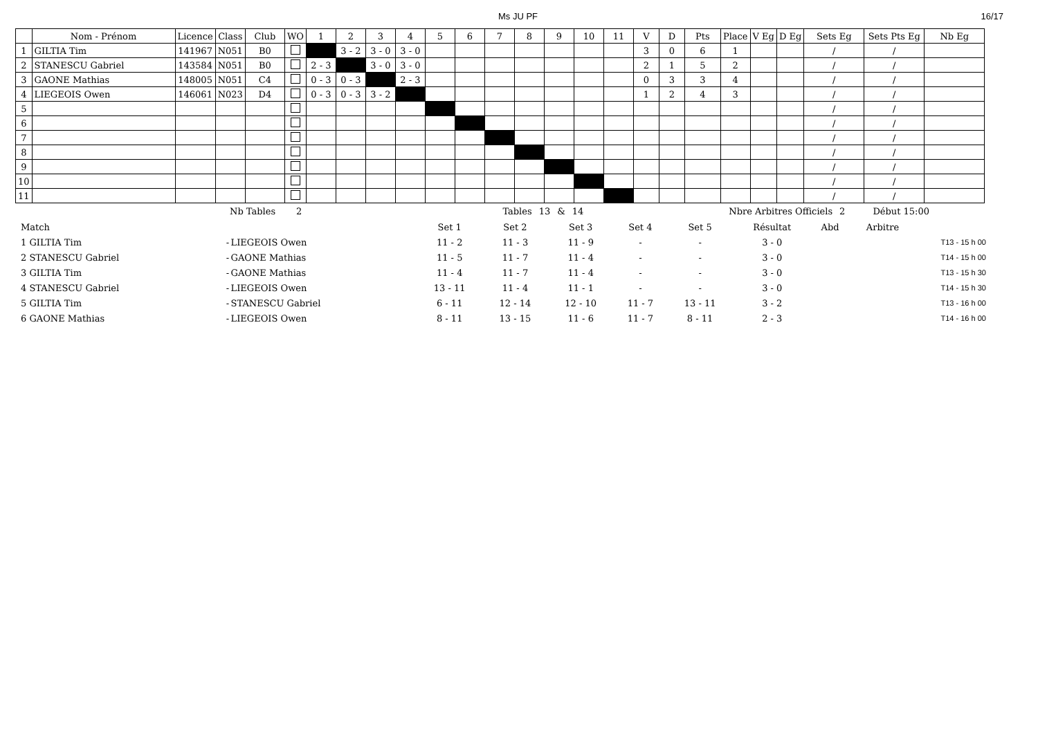Ms JU PF 16/17
| | Nom - Prénom | Licence | Class | Club | WO | 1 | 2 | 3 | 4 | 5 | 6 | 7 | 8 | 9 | 10 | 11 | V | D | Pts | Place | V Eg | D Eg | Sets Eg | Sets Pts Eg | Nb Eg |
| --- | --- | --- | --- | --- | --- | --- | --- | --- | --- | --- | --- | --- | --- | --- | --- | --- | --- | --- | --- | --- | --- | --- | --- | --- | --- |
| 1 | GILTIA Tim | 141967 | N051 | B0 | | | 3 - 2 | 3 - 0 | 3 - 0 | | | | | | | | 3 | 0 | 6 | 1 | | | / | / | |
| 2 | STANESCU Gabriel | 143584 | N051 | B0 | | 2 - 3 | | 3 - 0 | 3 - 0 | | | | | | | | 2 | 1 | 5 | 2 | | | / | / | |
| 3 | GAONE Mathias | 148005 | N051 | C4 | | 0 - 3 | 0 - 3 | | 2 - 3 | | | | | | | | 0 | 3 | 3 | 4 | | | / | / | |
| 4 | LIEGEOIS Owen | 146061 | N023 | D4 | | 0 - 3 | 0 - 3 | 3 - 2 | | | | | | | | | 1 | 2 | 4 | 3 | | | / | / | |
| 5 | | | | | | | | | | | | | | | | | | | | | | | / | / | |
| 6 | | | | | | | | | | | | | | | | | | | | | | | / | / | |
| 7 | | | | | | | | | | | | | | | | | | | | | | | / | / | |
| 8 | | | | | | | | | | | | | | | | | | | | | | | / | / | |
| 9 | | | | | | | | | | | | | | | | | | | | | | | / | / | |
| 10 | | | | | | | | | | | | | | | | | | | | | | | / | / | |
| 11 | | | | | | | | | | | | | | | | | | | | | | | / | / | |
Nb Tables 2 Tables 13 & 14 Nbre Arbitres Officiels 2 Début 15:00
| Match | | | Set 1 | Set 2 | Set 3 | Set 4 | Set 5 | Résultat | Abd | Arbitre | |
| 1 GILTIA Tim | - | LIEGEOIS Owen | 11 - 2 | 11 - 3 | 11 - 9 | - | - | 3 - 0 | | | T13 - 15 h 00 |
| 2 STANESCU Gabriel | - | GAONE Mathias | 11 - 5 | 11 - 7 | 11 - 4 | - | - | 3 - 0 | | | T14 - 15 h 00 |
| 3 GILTIA Tim | - | GAONE Mathias | 11 - 4 | 11 - 7 | 11 - 4 | - | - | 3 - 0 | | | T13 - 15 h 30 |
| 4 STANESCU Gabriel | - | LIEGEOIS Owen | 13 - 11 | 11 - 4 | 11 - 1 | - | - | 3 - 0 | | | T14 - 15 h 30 |
| 5 GILTIA Tim | - | STANESCU Gabriel | 6 - 11 | 12 - 14 | 12 - 10 | 11 - 7 | 13 - 11 | 3 - 2 | | | T13 - 16 h 00 |
| 6 GAONE Mathias | - | LIEGEOIS Owen | 8 - 11 | 13 - 15 | 11 - 6 | 11 - 7 | 8 - 11 | 2 - 3 | | | T14 - 16 h 00 |